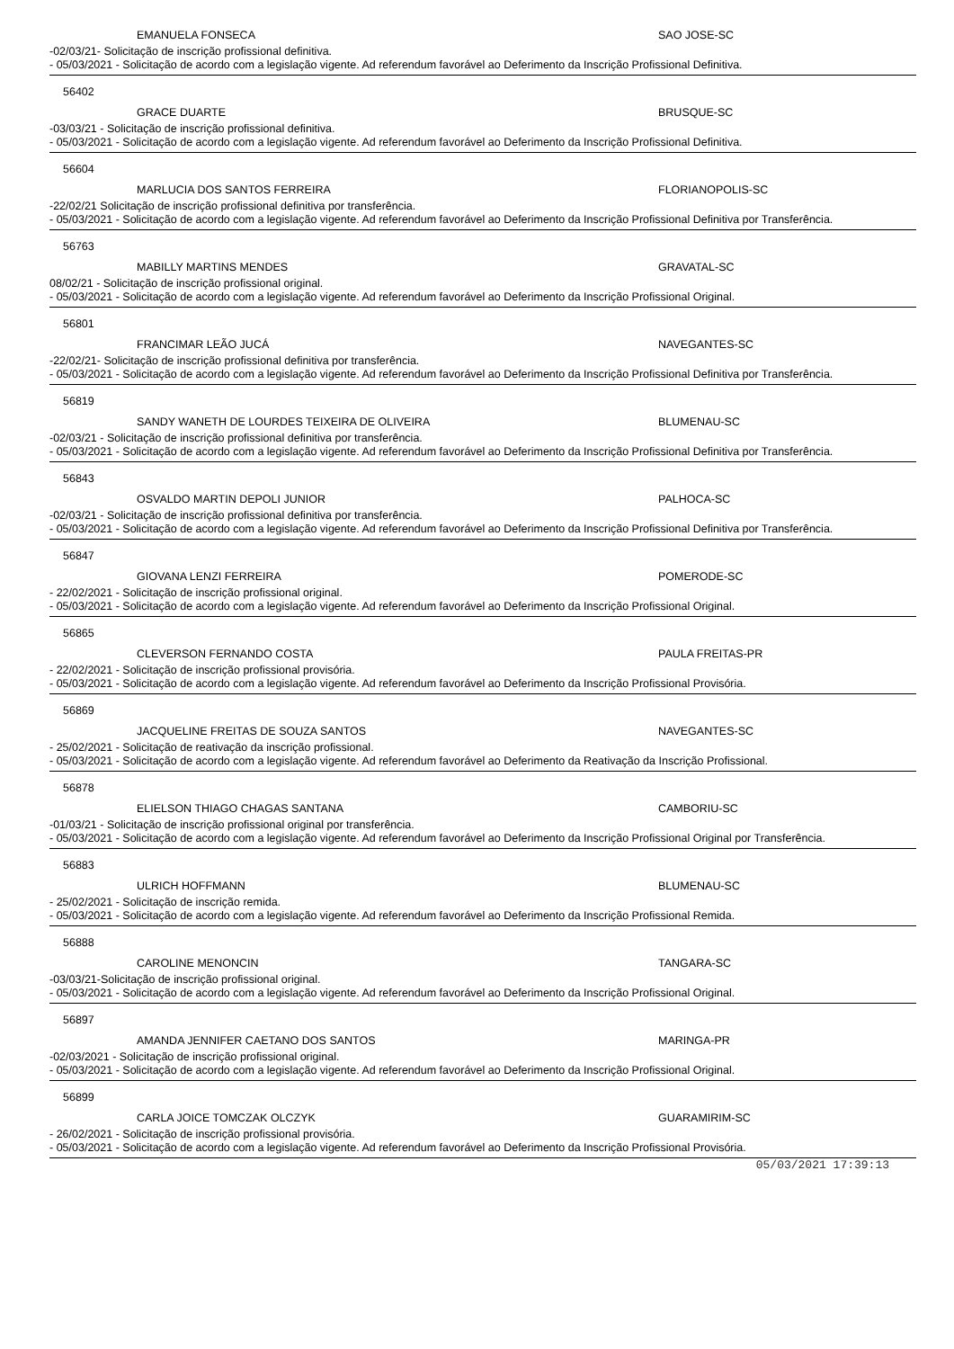EMANUELA FONSECA SAO JOSE-SC
-02/03/21- Solicitação de inscrição profissional definitiva.
- 05/03/2021 - Solicitação de acordo com a legislação vigente. Ad referendum favorável ao Deferimento da Inscrição Profissional Definitiva.
56402
GRACE DUARTE BRUSQUE-SC
-03/03/21 - Solicitação de inscrição profissional definitiva.
- 05/03/2021 - Solicitação de acordo com a legislação vigente. Ad referendum favorável ao Deferimento da Inscrição Profissional Definitiva.
56604
MARLUCIA DOS SANTOS FERREIRA FLORIANOPOLIS-SC
-22/02/21 Solicitação de inscrição profissional definitiva por transferência.
- 05/03/2021 - Solicitação de acordo com a legislação vigente. Ad referendum favorável ao Deferimento da Inscrição Profissional Definitiva por Transferência.
56763
MABILLY MARTINS MENDES GRAVATAL-SC
08/02/21 - Solicitação de inscrição profissional original.
- 05/03/2021 - Solicitação de acordo com a legislação vigente. Ad referendum favorável ao Deferimento da Inscrição Profissional Original.
56801
FRANCIMAR LEÃO JUCÁ NAVEGANTES-SC
-22/02/21- Solicitação de inscrição profissional definitiva por transferência.
- 05/03/2021 - Solicitação de acordo com a legislação vigente. Ad referendum favorável ao Deferimento da Inscrição Profissional Definitiva por Transferência.
56819
SANDY WANETH DE LOURDES TEIXEIRA DE OLIVEIRA BLUMENAU-SC
-02/03/21 - Solicitação de inscrição profissional definitiva por transferência.
- 05/03/2021 - Solicitação de acordo com a legislação vigente. Ad referendum favorável ao Deferimento da Inscrição Profissional Definitiva por Transferência.
56843
OSVALDO MARTIN DEPOLI JUNIOR PALHOCA-SC
-02/03/21 - Solicitação de inscrição profissional definitiva por transferência.
- 05/03/2021 - Solicitação de acordo com a legislação vigente. Ad referendum favorável ao Deferimento da Inscrição Profissional Definitiva por Transferência.
56847
GIOVANA LENZI FERREIRA POMERODE-SC
- 22/02/2021 - Solicitação de inscrição profissional original.
- 05/03/2021 - Solicitação de acordo com a legislação vigente. Ad referendum favorável ao Deferimento da Inscrição Profissional Original.
56865
CLEVERSON FERNANDO COSTA PAULA FREITAS-PR
- 22/02/2021 - Solicitação de inscrição profissional provisória.
- 05/03/2021 - Solicitação de acordo com a legislação vigente. Ad referendum favorável ao Deferimento da Inscrição Profissional Provisória.
56869
JACQUELINE FREITAS DE SOUZA SANTOS NAVEGANTES-SC
- 25/02/2021 - Solicitação de reativação da inscrição profissional.
- 05/03/2021 - Solicitação de acordo com a legislação vigente. Ad referendum favorável ao Deferimento da Reativação da Inscrição Profissional.
56878
ELIELSON THIAGO CHAGAS SANTANA CAMBORIU-SC
-01/03/21 - Solicitação de inscrição profissional original por transferência.
- 05/03/2021 - Solicitação de acordo com a legislação vigente. Ad referendum favorável ao Deferimento da Inscrição Profissional Original por Transferência.
56883
ULRICH HOFFMANN BLUMENAU-SC
- 25/02/2021 - Solicitação de inscrição remida.
- 05/03/2021 - Solicitação de acordo com a legislação vigente. Ad referendum favorável ao Deferimento da Inscrição Profissional Remida.
56888
CAROLINE MENONCIN TANGARA-SC
-03/03/21-Solicitação de inscrição profissional original.
- 05/03/2021 - Solicitação de acordo com a legislação vigente. Ad referendum favorável ao Deferimento da Inscrição Profissional Original.
56897
AMANDA JENNIFER CAETANO DOS SANTOS MARINGA-PR
-02/03/2021 - Solicitação de inscrição profissional original.
- 05/03/2021 - Solicitação de acordo com a legislação vigente. Ad referendum favorável ao Deferimento da Inscrição Profissional Original.
56899
CARLA JOICE TOMCZAK OLCZYK GUARAMIRIM-SC
- 26/02/2021 - Solicitação de inscrição profissional provisória.
- 05/03/2021 - Solicitação de acordo com a legislação vigente. Ad referendum favorável ao Deferimento da Inscrição Profissional Provisória.
05/03/2021 17:39:13